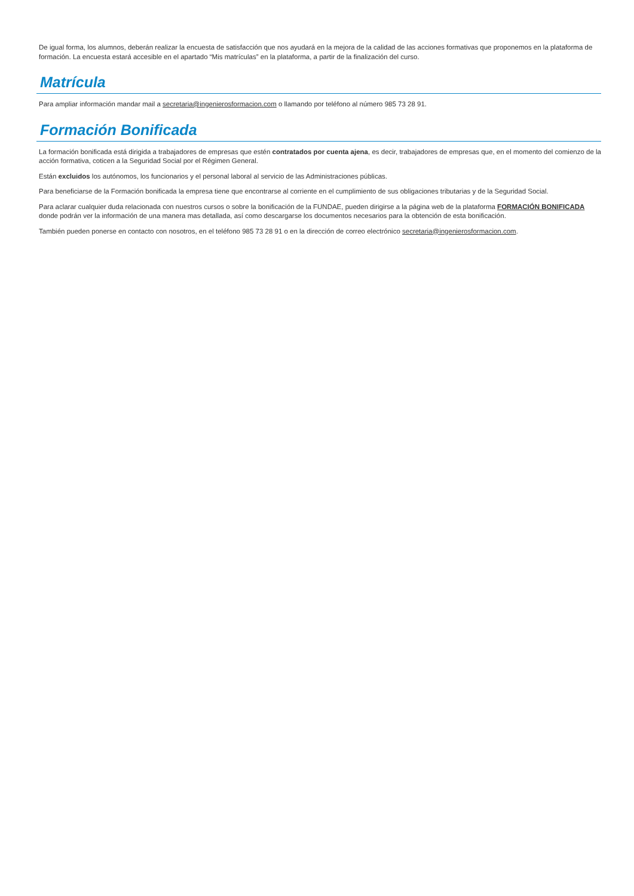De igual forma, los alumnos, deberán realizar la encuesta de satisfacción que nos ayudará en la mejora de la calidad de las acciones formativas que proponemos en la plataforma de formación. La encuesta estará accesible en el apartado “Mis matrículas” en la plataforma, a partir de la finalización del curso.
Matrícula
Para ampliar información mandar mail a secretaria@ingenierosformacion.com o llamando por teléfono al número 985 73 28 91.
Formación Bonificada
La formación bonificada está dirigida a trabajadores de empresas que estén contratados por cuenta ajena, es decir, trabajadores de empresas que, en el momento del comienzo de la acción formativa, coticen a la Seguridad Social por el Régimen General.
Están excluidos los autónomos, los funcionarios y el personal laboral al servicio de las Administraciones públicas.
Para beneficiarse de la Formación bonificada la empresa tiene que encontrarse al corriente en el cumplimiento de sus obligaciones tributarias y de la Seguridad Social.
Para aclarar cualquier duda relacionada con nuestros cursos o sobre la bonificación de la FUNDAE, pueden dirigirse a la página web de la plataforma FORMACIÓN BONIFICADA donde podrán ver la información de una manera mas detallada, así como descargarse los documentos necesarios para la obtención de esta bonificación.
También pueden ponerse en contacto con nosotros, en el teléfono 985 73 28 91 o en la dirección de correo electrónico secretaria@ingenierosformacion.com.